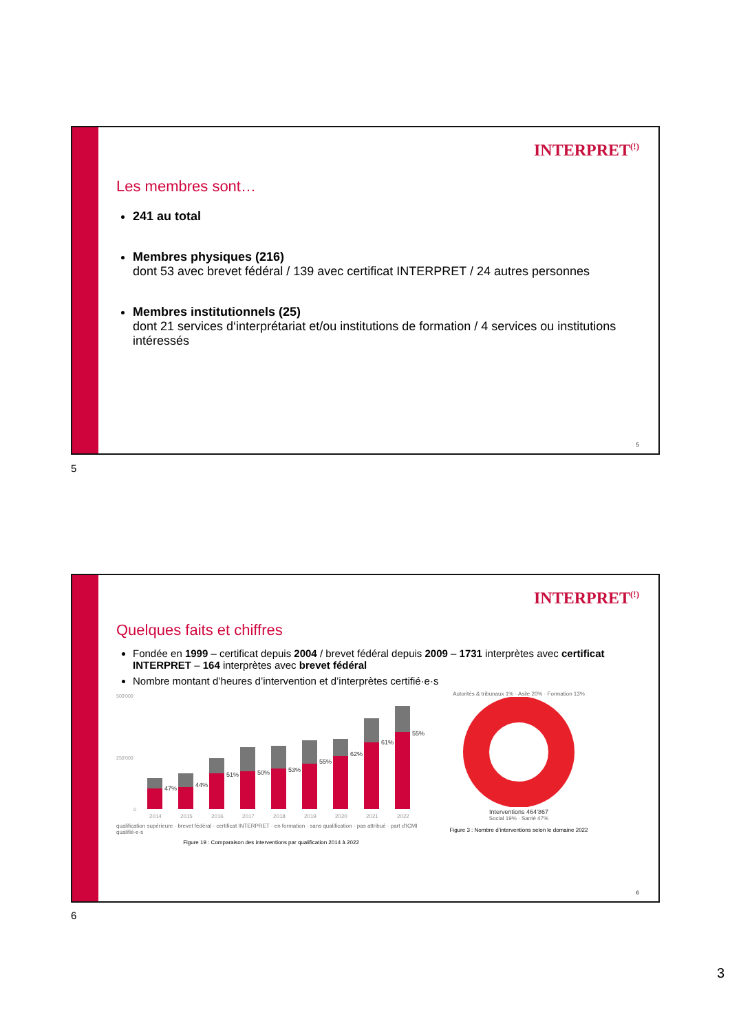INTERPRET<sup>(!)</sup>
Les membres sont…
241 au total
Membres physiques (216)
dont 53 avec brevet fédéral / 139 avec certificat INTERPRET / 24 autres personnes
Membres institutionnels (25)
dont 21 services d‘interprétariat et/ou institutions de formation / 4 services ou institutions intéressés
5
5
INTERPRET<sup>(!)</sup>
Quelques faits et chiffres
Fondée en 1999 – certificat depuis 2004 / brevet fédéral depuis 2009 – 1731 interprètes avec certificat INTERPRET – 164 interprètes avec brevet fédéral
Nombre montant d’heures d’intervention et d’interprètes certifié·e·s
500'000
250'000
0
2014
2015
2016
2017
2018
2019
2020
2021
2022
47%
44%
51%
50%
53%
55%
62%
61%
55%
qualification supérieure · brevet fédéral · certificat INTERPRET · en formation · sans qualification · pas attribué · part d'ICMI qualifié-e-s
Figure 19 : Comparaison des interventions par qualification 2014 à 2022
Autorités & tribunaux 1% · Asile 20% · Formation 13%
Interventions 464’867
Social 19% · Santé 47%
Figure 3 : Nombre d’interventions selon le domaine 2022
6
6
3